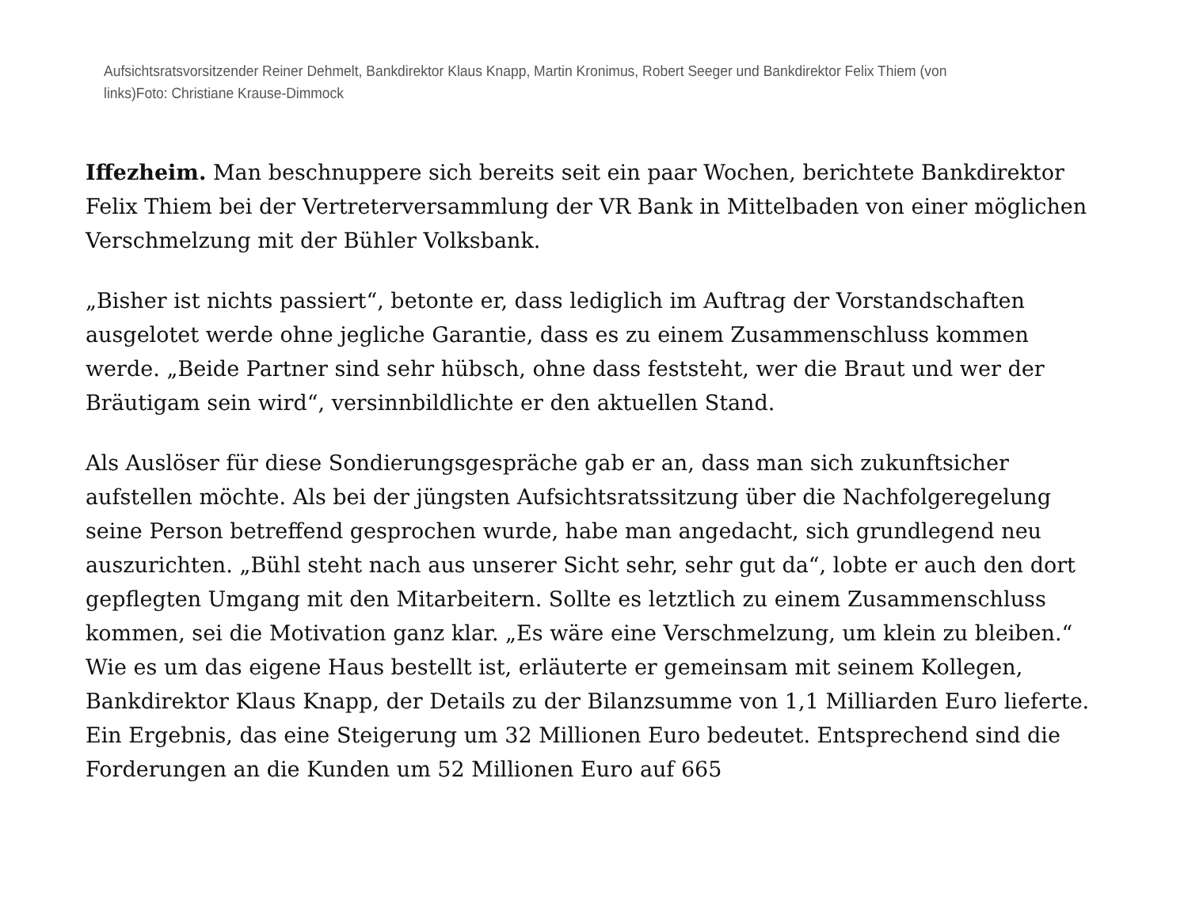Aufsichtsratsvorsitzender Reiner Dehmelt, Bankdirektor Klaus Knapp, Martin Kronimus, Robert Seeger und Bankdirektor Felix Thiem (von links)Foto: Christiane Krause-Dimmock
Iffezheim. Man beschnuppere sich bereits seit ein paar Wochen, berichtete Bankdirektor Felix Thiem bei der Vertreterversammlung der VR Bank in Mittelbaden von einer möglichen Verschmelzung mit der Bühler Volksbank.
„Bisher ist nichts passiert“, betonte er, dass lediglich im Auftrag der Vorstandschaften ausgelotet werde ohne jegliche Garantie, dass es zu einem Zusammenschluss kommen werde. „Beide Partner sind sehr hübsch, ohne dass feststeht, wer die Braut und wer der Bräutigam sein wird“, versinnbildlichte er den aktuellen Stand.
Als Auslöser für diese Sondierungsgespräche gab er an, dass man sich zukunftsicher aufstellen möchte. Als bei der jüngsten Aufsichtsratssitzung über die Nachfolgeregelung seine Person betreffend gesprochen wurde, habe man angedacht, sich grundlegend neu auszurichten. „Bühl steht nach aus unserer Sicht sehr, sehr gut da“, lobte er auch den dort gepflegten Umgang mit den Mitarbeitern. Sollte es letztlich zu einem Zusammenschluss kommen, sei die Motivation ganz klar. „Es wäre eine Verschmelzung, um klein zu bleiben.“ Wie es um das eigene Haus bestellt ist, erläuterte er gemeinsam mit seinem Kollegen, Bankdirektor Klaus Knapp, der Details zu der Bilanzsumme von 1,1 Milliarden Euro lieferte. Ein Ergebnis, das eine Steigerung um 32 Millionen Euro bedeutet. Entsprechend sind die Forderungen an die Kunden um 52 Millionen Euro auf 665